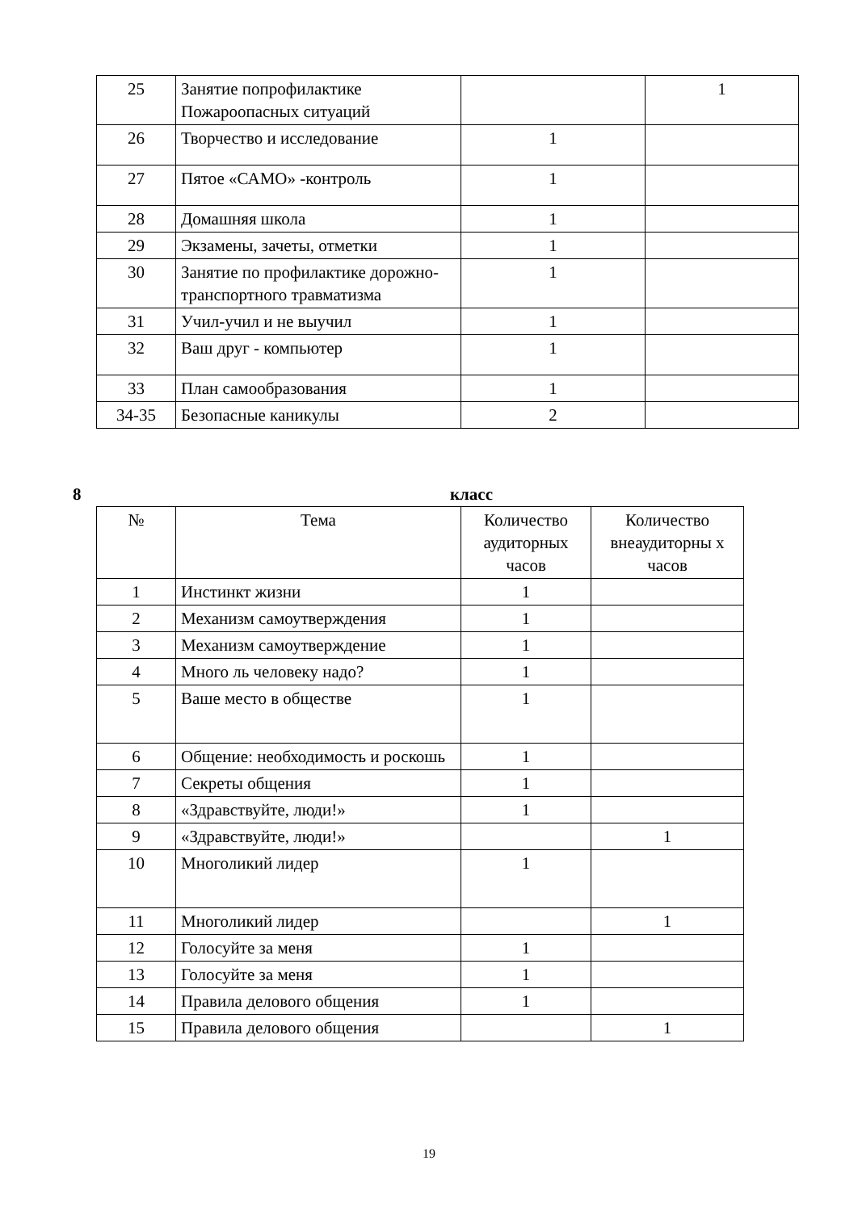| 25 | Занятие попрофилактике Пожароопасных ситуаций | | 1 |
| 26 | Творчество и исследование | 1 | |
| 27 | Пятое «САМО» -контроль | 1 | |
| 28 | Домашняя школа | 1 | |
| 29 | Экзамены, зачеты, отметки | 1 | |
| 30 | Занятие по профилактике дорожно-транспортного травматизма | 1 | |
| 31 | Учил-учил и не выучил | 1 | |
| 32 | Ваш друг - компьютер | 1 | |
| 33 | План самообразования | 1 | |
| 34-35 | Безопасные каникулы | 2 | |
8 класс
| № | Тема | Количество аудиторных часов | Количество внеаудиторны х часов |
| --- | --- | --- | --- |
| 1 | Инстинкт жизни | 1 | |
| 2 | Механизм самоутверждения | 1 | |
| 3 | Механизм самоутверждение | 1 | |
| 4 | Много ль человеку надо? | 1 | |
| 5 | Ваше место в обществе | 1 | |
| 6 | Общение: необходимость и роскошь | 1 | |
| 7 | Секреты общения | 1 | |
| 8 | «Здравствуйте, люди!» | 1 | |
| 9 | «Здравствуйте, люди!» | | 1 |
| 10 | Многоликий лидер | 1 | |
| 11 | Многоликий лидер | | 1 |
| 12 | Голосуйте за меня | 1 | |
| 13 | Голосуйте за меня | 1 | |
| 14 | Правила делового общения | 1 | |
| 15 | Правила делового общения | | 1 |
19